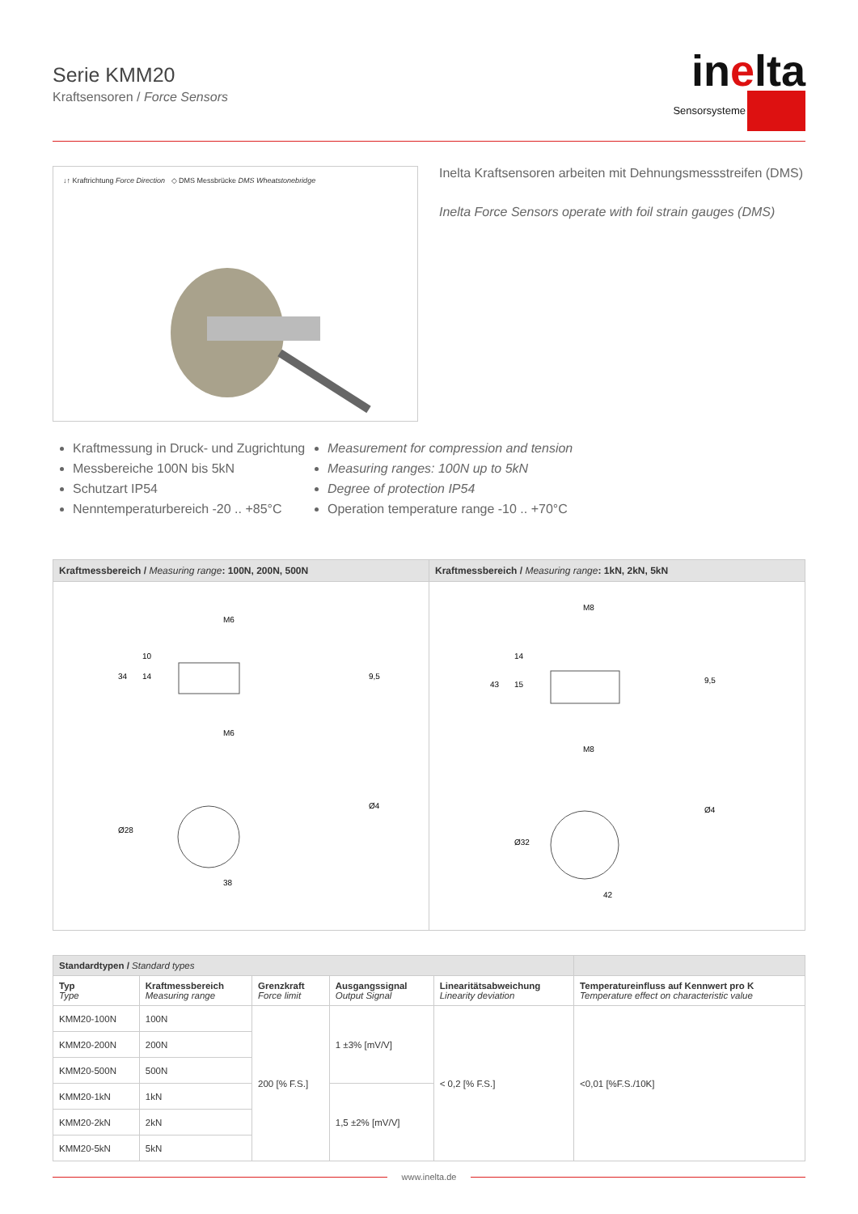Serie KMM20
Kraftsensoren / Force Sensors
inelta
Sensorsysteme
↓↑ Kraftrichtung Force Direction ◇ DMS Messbrücke DMS Wheatstonebridge
Inelta Kraftsensoren arbeiten mit Dehnungsmessstreifen (DMS)
Inelta Force Sensors operate with foil strain gauges (DMS)
Kraftmessung in Druck- und Zugrichtung
Messbereiche 100N bis 5kN
Schutzart IP54
Nenntemperaturbereich -20 .. +85°C
Measurement for compression and tension
Measuring ranges: 100N up to 5kN
Degree of protection IP54
Operation temperature range -10 .. +70°C
Kraftmessbereich / Measuring range: 100N, 200N, 500N
M6
M6
38
34
10
14
9,5
Ø28
Ø4
Kraftmessbereich / Measuring range: 1kN, 2kN, 5kN
M8
M8
42
43
14
15
9,5
Ø32
Ø4
| Standardtypen / Standard types | | | | | |
| Typ Type | Kraftmessbereich Measuring range | Grenzkraft Force limit | Ausgangssignal Output Signal | Linearitätsabweichung Linearity deviation | Temperatureinfluss auf Kennwert pro K Temperature effect on characteristic value |
| KMM20-100N | 100N | 200 [% F.S.] | 1 ±3% [mV/V] | < 0,2 [% F.S.] | <0,01 [%F.S./10K] |
| KMM20-200N | 200N | | | | |
| KMM20-500N | 500N | | | | |
| KMM20-1kN | 1kN | | 1,5 ±2% [mV/V] | | |
| KMM20-2kN | 2kN | | | | |
| KMM20-5kN | 5kN | | | | |
www.inelta.de